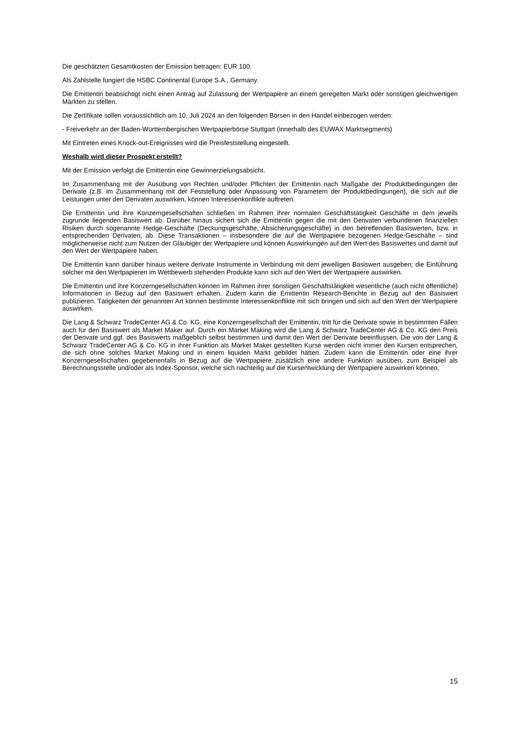Die geschätzten Gesamtkosten der Emission betragen: EUR 100.
Als Zahlstelle fungiert die HSBC Continental Europe S.A., Germany.
Die Emittentin beabsichtigt nicht einen Antrag auf Zulassung der Wertpapiere an einem geregelten Markt oder sonstigen gleichwertigen Märkten zu stellen.
Die Zertifikate sollen voraussichtlich am 10. Juli 2024 an den folgenden Börsen in den Handel einbezogen werden:
- Freiverkehr an der Baden-Württembergischen Wertpapierbörse Stuttgart (innerhalb des EUWAX Marktsegments)
Mit Eintreten eines Knock-out-Ereignisses wird die Preisfeststellung eingestellt.
Weshalb wird dieser Prospekt erstellt?
Mit der Emission verfolgt die Emittentin eine Gewinnerzielungsabsicht.
Im Zusammenhang mit der Ausübung von Rechten und/oder Pflichten der Emittentin nach Maßgabe der Produktbedingungen der Derivate (z.B. im Zusammenhang mit der Feststellung oder Anpassung von Parametern der Produktbedingungen), die sich auf die Leistungen unter den Derivaten auswirken, können Interessenkonflikte auftreten.
Die Emittentin und ihre Konzerngesellschaften schließen im Rahmen ihrer normalen Geschäftstätigkeit Geschäfte in dem jeweils zugrunde liegenden Basiswert ab. Darüber hinaus sichert sich die Emittentin gegen die mit den Derivaten verbundenen finanziellen Risiken durch sogenannte Hedge-Geschäfte (Deckungsgeschäfte, Absicherungsgeschäfte) in den betreffenden Basiswerten, bzw. in entsprechenden Derivaten, ab. Diese Transaktionen – insbesondere die auf die Wertpapiere bezogenen Hedge-Geschäfte – sind möglicherweise nicht zum Nutzen der Gläubiger der Wertpapiere und können Auswirkungen auf den Wert des Basiswertes und damit auf den Wert der Wertpapiere haben.
Die Emittentin kann darüber hinaus weitere derivate Instrumente in Verbindung mit dem jeweiligen Basiswert ausgeben; die Einführung solcher mit den Wertpapieren im Wettbewerb stehenden Produkte kann sich auf den Wert der Wertpapiere auswirken.
Die Emittentin und ihre Konzerngesellschaften können im Rahmen ihrer sonstigen Geschäftstätigkeit wesentliche (auch nicht öffentliche) Informationen in Bezug auf den Basiswert erhalten. Zudem kann die Emittentin Research-Berichte in Bezug auf den Basiswert publizieren. Tätigkeiten der genannten Art können bestimmte Interessenkonflikte mit sich bringen und sich auf den Wert der Wertpapiere auswirken.
Die Lang & Schwarz TradeCenter AG & Co. KG, eine Konzerngesellschaft der Emittentin, tritt für die Derivate sowie in bestimmten Fällen auch für den Basiswert als Market Maker auf. Durch ein Market Making wird die Lang & Schwarz TradeCenter AG & Co. KG den Preis der Derivate und ggf. des Basiswerts maßgeblich selbst bestimmen und damit den Wert der Derivate beeinflussen. Die von der Lang & Schwarz TradeCenter AG & Co. KG in ihrer Funktion als Market Maker gestellten Kurse werden nicht immer den Kursen entsprechen, die sich ohne solches Market Making und in einem liquiden Markt gebildet hätten. Zudem kann die Emittentin oder eine ihrer Konzerngesellschaften gegebenenfalls in Bezug auf die Wertpapiere zusätzlich eine andere Funktion ausüben, zum Beispiel als Berechnungsstelle und/oder als Index-Sponsor, welche sich nachteilig auf die Kursentwicklung der Wertpapiere auswirken können.
15